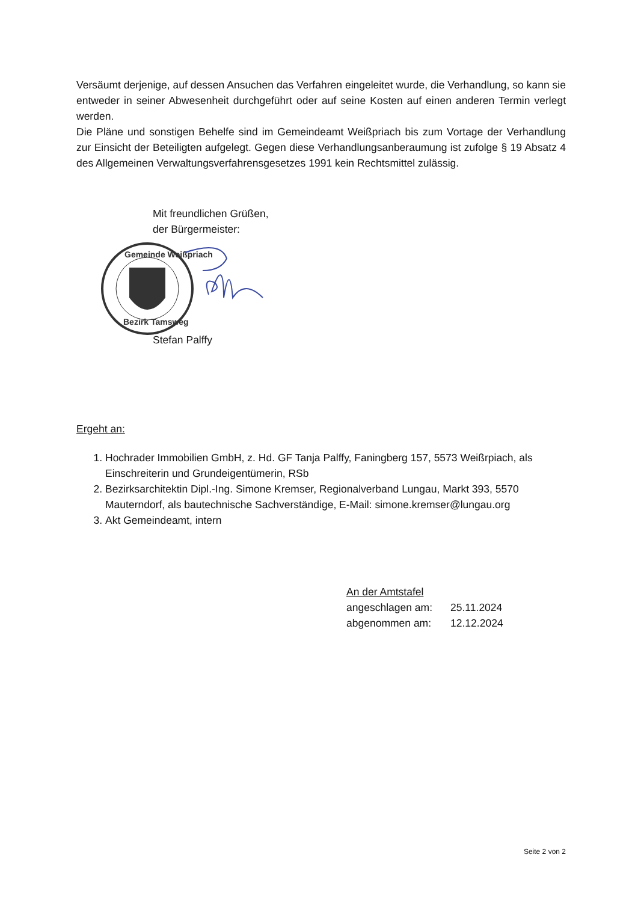Versäumt derjenige, auf dessen Ansuchen das Verfahren eingeleitet wurde, die Verhandlung, so kann sie entweder in seiner Abwesenheit durchgeführt oder auf seine Kosten auf einen anderen Termin verlegt werden.
Die Pläne und sonstigen Behelfe sind im Gemeindeamt Weißpriach bis zum Vortage der Verhandlung zur Einsicht der Beteiligten aufgelegt. Gegen diese Verhandlungsanberaumung ist zufolge § 19 Absatz 4 des Allgemeinen Verwaltungsverfahrensgesetzes 1991 kein Rechtsmittel zulässig.
Mit freundlichen Grüßen,
der Bürgermeister:
Gemeinde Weißpriach
Bezirk Tamsweg
Stefan Palffy
Ergeht an:
1. Hochrader Immobilien GmbH, z. Hd. GF Tanja Palffy, Faningberg 157, 5573 Weißrpiach, als Einschreiterin und Grundeigentümerin, RSb
2. Bezirksarchitektin Dipl.-Ing. Simone Kremser, Regionalverband Lungau, Markt 393, 5570 Mauterndorf, als bautechnische Sachverständige, E-Mail: simone.kremser@lungau.org
3. Akt Gemeindeamt, intern
An der Amtstafel
| angeschlagen am: | 25.11.2024 |
| abgenommen am: | 12.12.2024 |
Seite 2 von 2